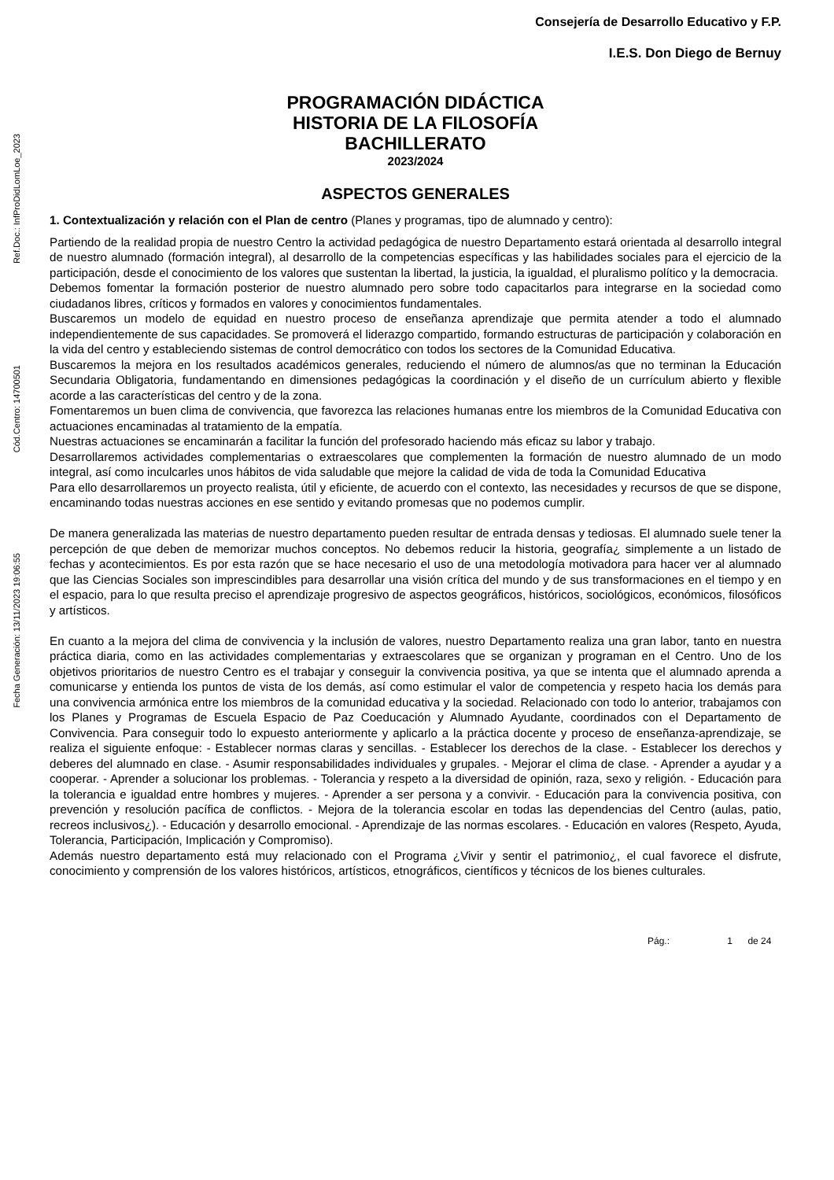Ref.Doc.: InfProDidLomLoe_2023
Cód.Centro: 14700501
Fecha Generación: 13/11/2023 19:06:55
Consejería de Desarrollo Educativo y F.P.
I.E.S. Don Diego de Bernuy
PROGRAMACIÓN DIDÁCTICA
HISTORIA DE LA FILOSOFÍA
BACHILLERATO
2023/2024
ASPECTOS GENERALES
1. Contextualización y relación con el Plan de centro (Planes y programas, tipo de alumnado y centro):
Partiendo de la realidad propia de nuestro Centro la actividad pedagógica de nuestro Departamento estará orientada al desarrollo integral de nuestro alumnado (formación integral), al desarrollo de la competencias específicas y las habilidades sociales para el ejercicio de la participación, desde el conocimiento de los valores que sustentan la libertad, la justicia, la igualdad, el pluralismo político y la democracia.
Debemos fomentar la formación posterior de nuestro alumnado pero sobre todo capacitarlos para integrarse en la sociedad como ciudadanos libres, críticos y formados en valores y conocimientos fundamentales.
Buscaremos un modelo de equidad en nuestro proceso de enseñanza aprendizaje que permita atender a todo el alumnado independientemente de sus capacidades. Se promoverá el liderazgo compartido, formando estructuras de participación y colaboración en la vida del centro y estableciendo sistemas de control democrático con todos los sectores de la Comunidad Educativa.
Buscaremos la mejora en los resultados académicos generales, reduciendo el número de alumnos/as que no terminan la Educación Secundaria Obligatoria, fundamentando en dimensiones pedagógicas la coordinación y el diseño de un currículum abierto y flexible acorde a las características del centro y de la zona.
Fomentaremos un buen clima de convivencia, que favorezca las relaciones humanas entre los miembros de la Comunidad Educativa con actuaciones encaminadas al tratamiento de la empatía.
Nuestras actuaciones se encaminarán a facilitar la función del profesorado haciendo más eficaz su labor y trabajo.
Desarrollaremos actividades complementarias o extraescolares que complementen la formación de nuestro alumnado de un modo integral, así como inculcarles unos hábitos de vida saludable que mejore la calidad de vida de toda la Comunidad Educativa
Para ello desarrollaremos un proyecto realista, útil y eficiente, de acuerdo con el contexto, las necesidades y recursos de que se dispone, encaminando todas nuestras acciones en ese sentido y evitando promesas que no podemos cumplir.
De manera generalizada las materias de nuestro departamento pueden resultar de entrada densas y tediosas. El alumnado suele tener la percepción de que deben de memorizar muchos conceptos. No debemos reducir la historia, geografía¿ simplemente a un listado de fechas y acontecimientos. Es por esta razón que se hace necesario el uso de una metodología motivadora para hacer ver al alumnado que las Ciencias Sociales son imprescindibles para desarrollar una visión crítica del mundo y de sus transformaciones en el tiempo y en el espacio, para lo que resulta preciso el aprendizaje progresivo de aspectos geográficos, históricos, sociológicos, económicos, filosóficos y artísticos.
En cuanto a la mejora del clima de convivencia y la inclusión de valores, nuestro Departamento realiza una gran labor, tanto en nuestra práctica diaria, como en las actividades complementarias y extraescolares que se organizan y programan en el Centro. Uno de los objetivos prioritarios de nuestro Centro es el trabajar y conseguir la convivencia positiva, ya que se intenta que el alumnado aprenda a comunicarse y entienda los puntos de vista de los demás, así como estimular el valor de competencia y respeto hacia los demás para una convivencia armónica entre los miembros de la comunidad educativa y la sociedad. Relacionado con todo lo anterior, trabajamos con los Planes y Programas de Escuela Espacio de Paz Coeducación y Alumnado Ayudante, coordinados con el Departamento de Convivencia. Para conseguir todo lo expuesto anteriormente y aplicarlo a la práctica docente y proceso de enseñanza-aprendizaje, se realiza el siguiente enfoque: - Establecer normas claras y sencillas. - Establecer los derechos de la clase. - Establecer los derechos y deberes del alumnado en clase. - Asumir responsabilidades individuales y grupales. - Mejorar el clima de clase. - Aprender a ayudar y a cooperar. - Aprender a solucionar los problemas. - Tolerancia y respeto a la diversidad de opinión, raza, sexo y religión. - Educación para la tolerancia e igualdad entre hombres y mujeres. - Aprender a ser persona y a convivir. - Educación para la convivencia positiva, con prevención y resolución pacífica de conflictos. - Mejora de la tolerancia escolar en todas las dependencias del Centro (aulas, patio, recreos inclusivos¿). - Educación y desarrollo emocional. - Aprendizaje de las normas escolares. - Educación en valores (Respeto, Ayuda, Tolerancia, Participación, Implicación y Compromiso).
Además nuestro departamento está muy relacionado con el Programa ¿Vivir y sentir el patrimonio¿, el cual favorece el disfrute, conocimiento y comprensión de los valores históricos, artísticos, etnográficos, científicos y técnicos de los bienes culturales.
Pág.: 1 de 24